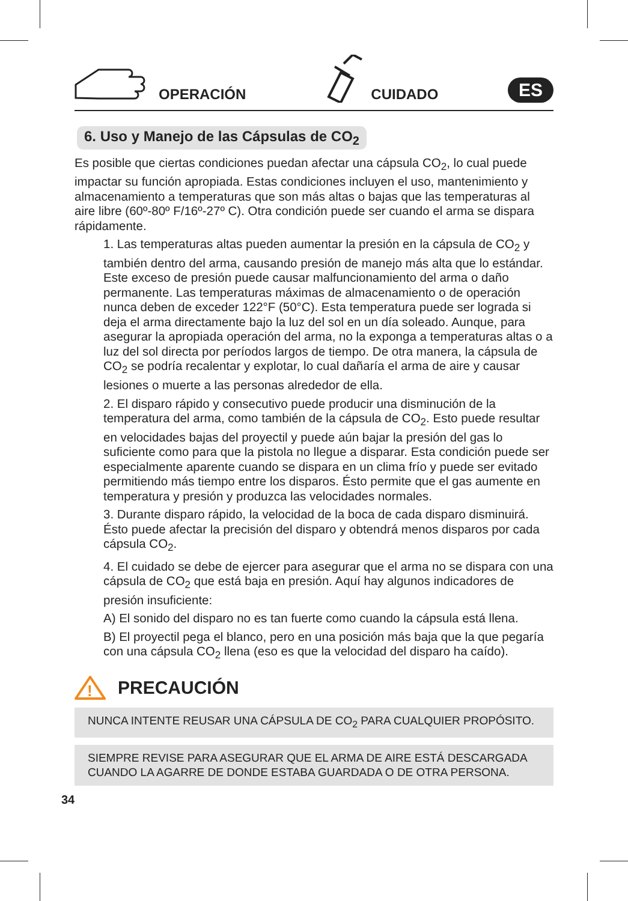OPERACIÓN CUIDADO ES
6. Uso y Manejo de las Cápsulas de CO<sub>2</sub>
Es posible que ciertas condiciones puedan afectar una cápsula CO<sub>2</sub>, lo cual puede impactar su función apropiada. Estas condiciones incluyen el uso, mantenimiento y almacenamiento a temperaturas que son más altas o bajas que las temperaturas al aire libre (60º-80º F/16º-27º C). Otra condición puede ser cuando el arma se dispara rápidamente.
1. Las temperaturas altas pueden aumentar la presión en la cápsula de CO<sub>2</sub> y también dentro del arma, causando presión de manejo más alta que lo estándar. Este exceso de presión puede causar malfuncionamiento del arma o daño permanente. Las temperaturas máximas de almacenamiento o de operación nunca deben de exceder 122°F (50°C). Esta temperatura puede ser lograda si deja el arma directamente bajo la luz del sol en un día soleado. Aunque, para asegurar la apropiada operación del arma, no la exponga a temperaturas altas o a luz del sol directa por períodos largos de tiempo. De otra manera, la cápsula de CO<sub>2</sub> se podría recalentar y explotar, lo cual dañaría el arma de aire y causar lesiones o muerte a las personas alrededor de ella.
2. El disparo rápido y consecutivo puede producir una disminución de la temperatura del arma, como también de la cápsula de CO<sub>2</sub>. Esto puede resultar en velocidades bajas del proyectil y puede aún bajar la presión del gas lo suficiente como para que la pistola no llegue a disparar. Esta condición puede ser especialmente aparente cuando se dispara en un clima frío y puede ser evitado permitiendo más tiempo entre los disparos. Ésto permite que el gas aumente en temperatura y presión y produzca las velocidades normales.
3. Durante disparo rápido, la velocidad de la boca de cada disparo disminuirá. Ésto puede afectar la precisión del disparo y obtendrá menos disparos por cada cápsula CO<sub>2</sub>.
4. El cuidado se debe de ejercer para asegurar que el arma no se dispara con una cápsula de CO<sub>2</sub> que está baja en presión. Aquí hay algunos indicadores de presión insuficiente:
A) El sonido del disparo no es tan fuerte como cuando la cápsula está llena.
B) El proyectil pega el blanco, pero en una posición más baja que la que pegaría con una cápsula CO<sub>2</sub> llena (eso es que la velocidad del disparo ha caído).
!
PRECAUCIÓN
NUNCA INTENTE REUSAR UNA CÁPSULA DE CO<sub>2</sub> PARA CUALQUIER PROPÓSITO.
SIEMPRE REVISE PARA ASEGURAR QUE EL ARMA DE AIRE ESTÁ DESCARGADA CUANDO LA AGARRE DE DONDE ESTABA GUARDADA O DE OTRA PERSONA.
34